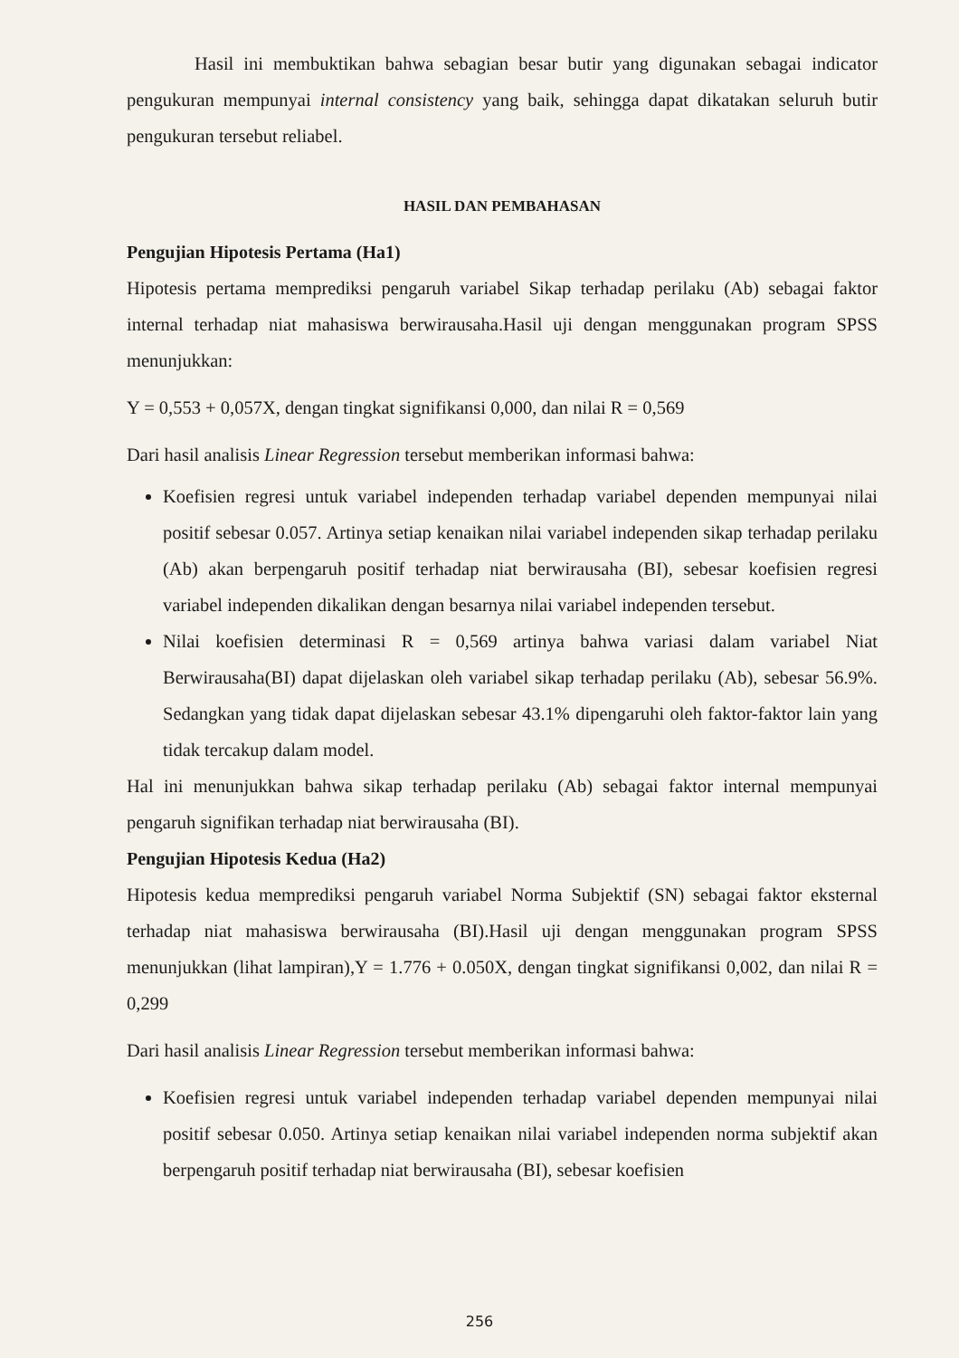Hasil ini membuktikan bahwa sebagian besar butir yang digunakan sebagai indicator pengukuran mempunyai internal consistency yang baik, sehingga dapat dikatakan seluruh butir pengukuran tersebut reliabel.
HASIL DAN PEMBAHASAN
Pengujian Hipotesis Pertama (Ha1)
Hipotesis pertama memprediksi pengaruh variabel Sikap terhadap perilaku (Ab) sebagai faktor internal terhadap niat mahasiswa berwirausaha.Hasil uji dengan menggunakan program SPSS menunjukkan:
Y = 0,553 + 0,057X, dengan tingkat signifikansi 0,000, dan nilai R = 0,569
Dari hasil analisis Linear Regression tersebut memberikan informasi bahwa:
Koefisien regresi untuk variabel independen terhadap variabel dependen mempunyai nilai positif sebesar 0.057. Artinya setiap kenaikan nilai variabel independen sikap terhadap perilaku (Ab) akan berpengaruh positif terhadap niat berwirausaha (BI), sebesar koefisien regresi variabel independen dikalikan dengan besarnya nilai variabel independen tersebut.
Nilai koefisien determinasi R = 0,569 artinya bahwa variasi dalam variabel Niat Berwirausaha(BI) dapat dijelaskan oleh variabel sikap terhadap perilaku (Ab), sebesar 56.9%. Sedangkan yang tidak dapat dijelaskan sebesar 43.1% dipengaruhi oleh faktor-faktor lain yang tidak tercakup dalam model.
Hal ini menunjukkan bahwa sikap terhadap perilaku (Ab) sebagai faktor internal mempunyai pengaruh signifikan terhadap niat berwirausaha (BI).
Pengujian Hipotesis Kedua (Ha2)
Hipotesis kedua memprediksi pengaruh variabel Norma Subjektif (SN) sebagai faktor eksternal terhadap niat mahasiswa berwirausaha (BI).Hasil uji dengan menggunakan program SPSS menunjukkan (lihat lampiran),Y = 1.776 + 0.050X, dengan tingkat signifikansi 0,002, dan nilai R = 0,299
Dari hasil analisis Linear Regression tersebut memberikan informasi bahwa:
Koefisien regresi untuk variabel independen terhadap variabel dependen mempunyai nilai positif sebesar 0.050. Artinya setiap kenaikan nilai variabel independen norma subjektif akan berpengaruh positif terhadap niat berwirausaha (BI), sebesar koefisien
256